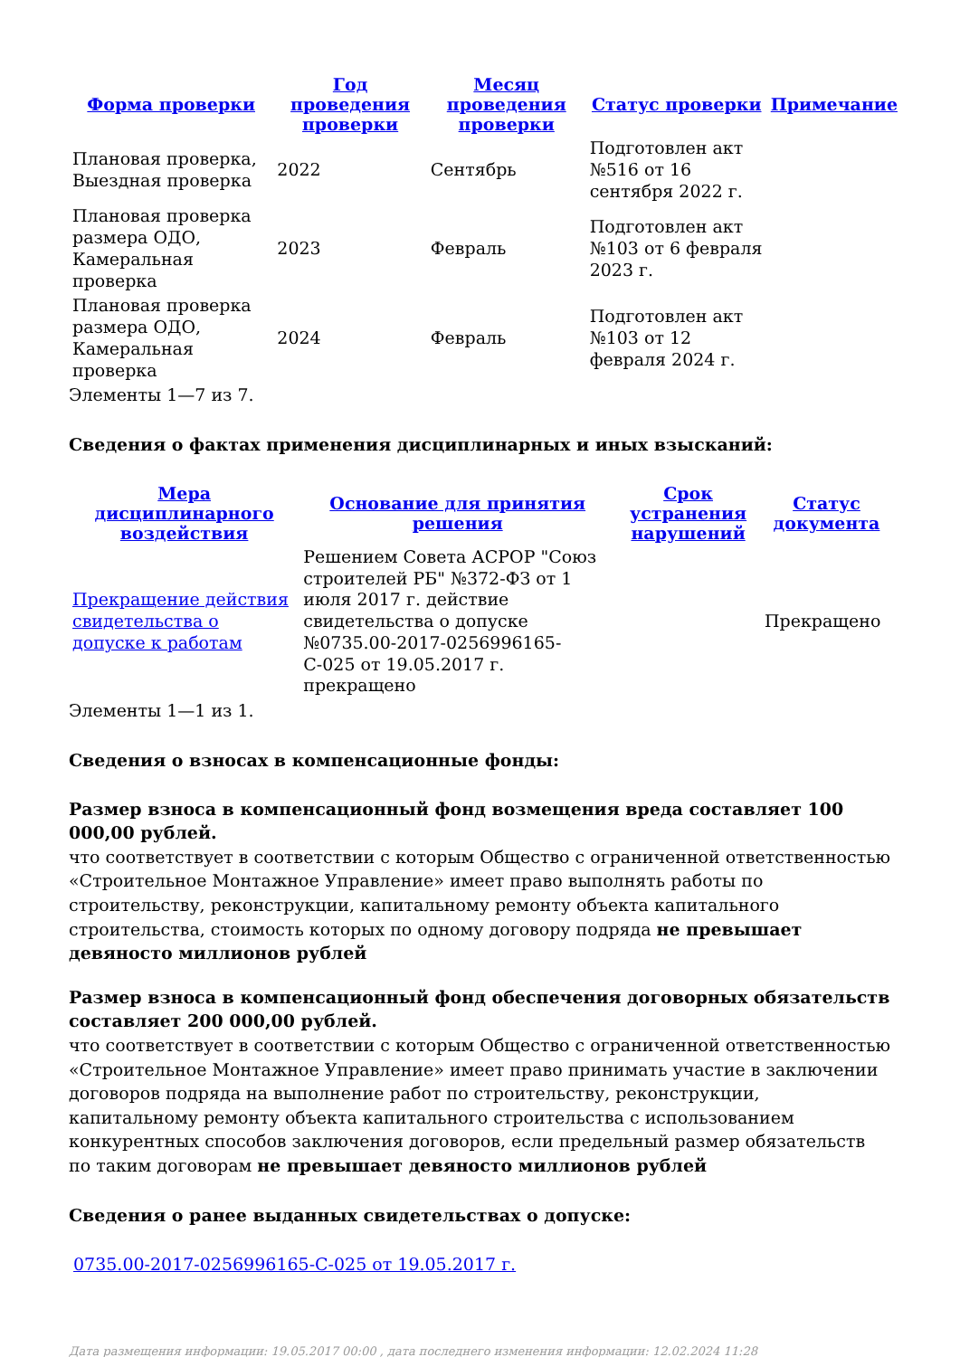| Форма проверки | Год проведения проверки | Месяц проведения проверки | Статус проверки | Примечание |
| --- | --- | --- | --- | --- |
| Плановая проверка, Выездная проверка | 2022 | Сентябрь | Подготовлен акт №516 от 16 сентября 2022 г. | |
| Плановая проверка размера ОДО, Камеральная проверка | 2023 | Февраль | Подготовлен акт №103 от 6 февраля 2023 г. | |
| Плановая проверка размера ОДО, Камеральная проверка | 2024 | Февраль | Подготовлен акт №103 от 12 февраля 2024 г. | |
Элементы 1—7 из 7.
Сведения о фактах применения дисциплинарных и иных взысканий:
| Мера дисциплинарного воздействия | Основание для принятия решения | Срок устранения нарушений | Статус документа |
| --- | --- | --- | --- |
| Прекращение действия свидетельства о допуске к работам | Решением Совета АСРОР "Союз строителей РБ" №372-ФЗ от 1 июля 2017 г. действие свидетельства о допуске №0735.00-2017-0256996165-С-025 от 19.05.2017 г. прекращено | | Прекращено |
Элементы 1—1 из 1.
Сведения о взносах в компенсационные фонды:
Размер взноса в компенсационный фонд возмещения вреда составляет 100 000,00 рублей.
что соответствует в соответствии с которым Общество с ограниченной ответственностью «Строительное Монтажное Управление» имеет право выполнять работы по строительству, реконструкции, капитальному ремонту объекта капитального строительства, стоимость которых по одному договору подряда не превышает девяносто миллионов рублей
Размер взноса в компенсационный фонд обеспечения договорных обязательств составляет 200 000,00 рублей.
что соответствует в соответствии с которым Общество с ограниченной ответственностью «Строительное Монтажное Управление» имеет право принимать участие в заключении договоров подряда на выполнение работ по строительству, реконструкции, капитальному ремонту объекта капитального строительства с использованием конкурентных способов заключения договоров, если предельный размер обязательств по таким договорам не превышает девяносто миллионов рублей
Сведения о ранее выданных свидетельствах о допуске:
0735.00-2017-0256996165-С-025 от 19.05.2017 г.
Дата размещения информации: 19.05.2017 00:00 , дата последнего изменения информации: 12.02.2024 11:28